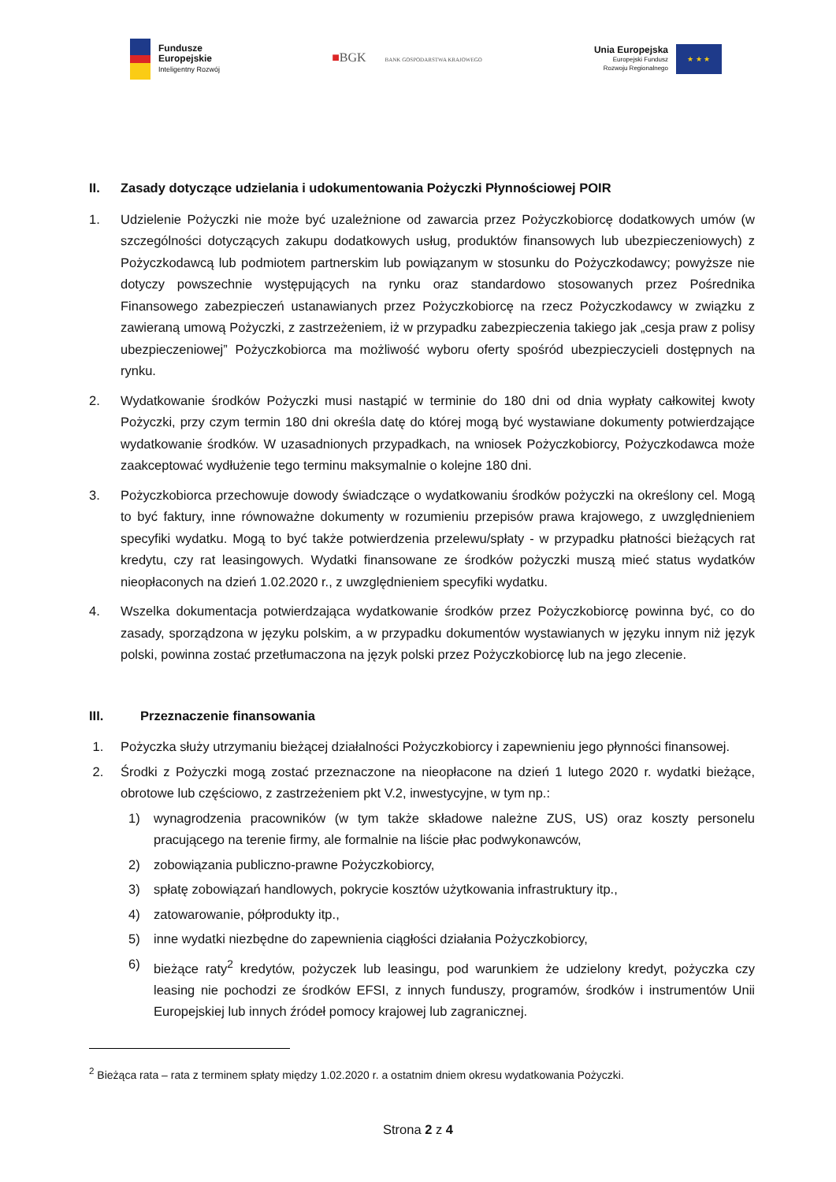Fundusze
Europejskie
Inteligentny Rozwój
■BGK BANK GOSPODARSTWA KRAJOWEGO
Unia Europejska
Europejski Fundusz
Rozwoju Regionalnego
★ ★ ★
II. Zasady dotyczące udzielania i udokumentowania Pożyczki Płynnościowej POIR
1. Udzielenie Pożyczki nie może być uzależnione od zawarcia przez Pożyczkobiorcę dodatkowych umów (w szczególności dotyczących zakupu dodatkowych usług, produktów finansowych lub ubezpieczeniowych) z Pożyczkodawcą lub podmiotem partnerskim lub powiązanym w stosunku do Pożyczkodawcy; powyższe nie dotyczy powszechnie występujących na rynku oraz standardowo stosowanych przez Pośrednika Finansowego zabezpieczeń ustanawianych przez Pożyczkobiorcę na rzecz Pożyczkodawcy w związku z zawieraną umową Pożyczki, z zastrzeżeniem, iż w przypadku zabezpieczenia takiego jak „cesja praw z polisy ubezpieczeniowej” Pożyczkobiorca ma możliwość wyboru oferty spośród ubezpieczycieli dostępnych na rynku.
2. Wydatkowanie środków Pożyczki musi nastąpić w terminie do 180 dni od dnia wypłaty całkowitej kwoty Pożyczki, przy czym termin 180 dni określa datę do której mogą być wystawiane dokumenty potwierdzające wydatkowanie środków. W uzasadnionych przypadkach, na wniosek Pożyczkobiorcy, Pożyczkodawca może zaakceptować wydłużenie tego terminu maksymalnie o kolejne 180 dni.
3. Pożyczkobiorca przechowuje dowody świadczące o wydatkowaniu środków pożyczki na określony cel. Mogą to być faktury, inne równoważne dokumenty w rozumieniu przepisów prawa krajowego, z uwzględnieniem specyfiki wydatku. Mogą to być także potwierdzenia przelewu/spłaty - w przypadku płatności bieżących rat kredytu, czy rat leasingowych. Wydatki finansowane ze środków pożyczki muszą mieć status wydatków nieopłaconych na dzień 1.02.2020 r., z uwzględnieniem specyfiki wydatku.
4. Wszelka dokumentacja potwierdzająca wydatkowanie środków przez Pożyczkobiorcę powinna być, co do zasady, sporządzona w języku polskim, a w przypadku dokumentów wystawianych w języku innym niż język polski, powinna zostać przetłumaczona na język polski przez Pożyczkobiorcę lub na jego zlecenie.
III. Przeznaczenie finansowania
1. Pożyczka służy utrzymaniu bieżącej działalności Pożyczkobiorcy i zapewnieniu jego płynności finansowej.
2. Środki z Pożyczki mogą zostać przeznaczone na nieopłacone na dzień 1 lutego 2020 r. wydatki bieżące, obrotowe lub częściowo, z zastrzeżeniem pkt V.2, inwestycyjne, w tym np.:
1) wynagrodzenia pracowników (w tym także składowe należne ZUS, US) oraz koszty personelu pracującego na terenie firmy, ale formalnie na liście płac podwykonawców,
2) zobowiązania publiczno-prawne Pożyczkobiorcy,
3) spłatę zobowiązań handlowych, pokrycie kosztów użytkowania infrastruktury itp.,
4) zatowarowanie, półprodukty itp.,
5) inne wydatki niezbędne do zapewnienia ciągłości działania Pożyczkobiorcy,
6) bieżące raty<sup>2</sup> kredytów, pożyczek lub leasingu, pod warunkiem że udzielony kredyt, pożyczka czy leasing nie pochodzi ze środków EFSI, z innych funduszy, programów, środków i instrumentów Unii Europejskiej lub innych źródeł pomocy krajowej lub zagranicznej.
<sup>2</sup> Bieżąca rata – rata z terminem spłaty między 1.02.2020 r. a ostatnim dniem okresu wydatkowania Pożyczki.
Strona 2 z 4